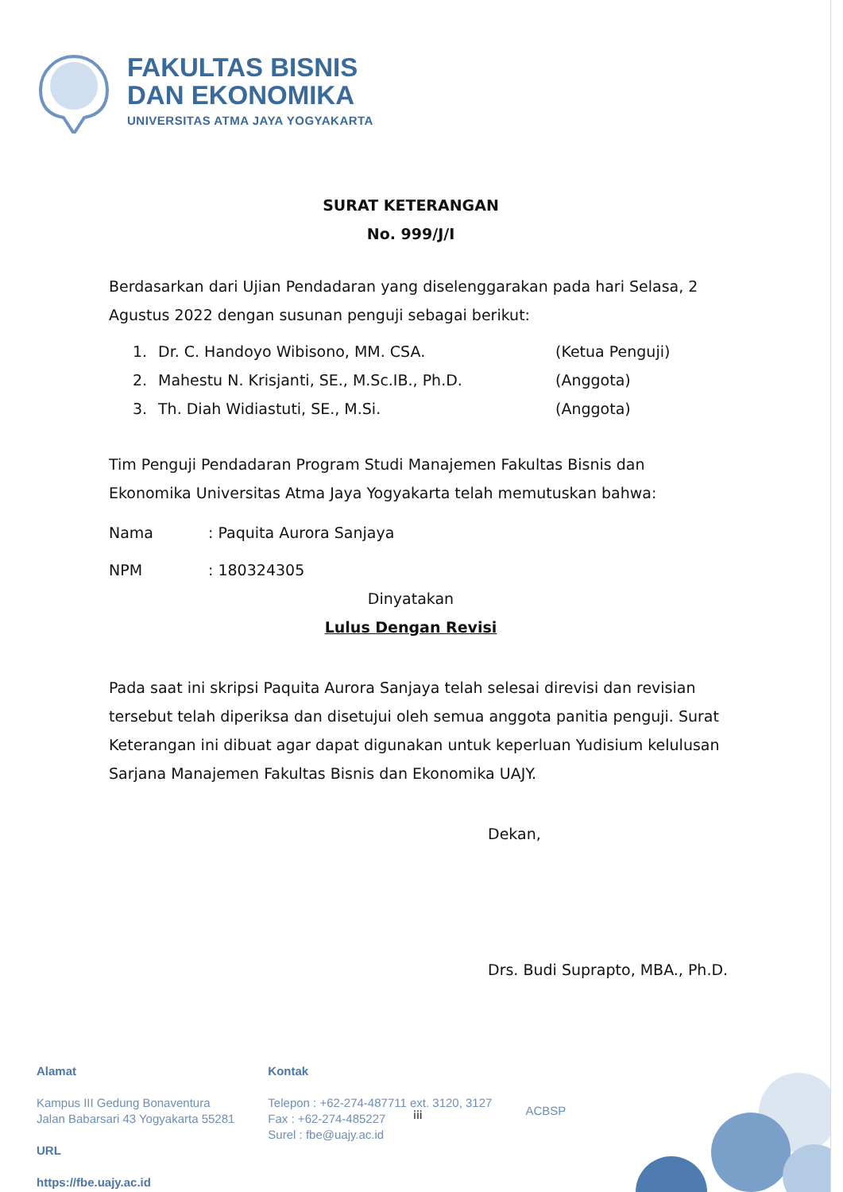FAKULTAS BISNIS
DAN EKONOMIKA
UNIVERSITAS ATMA JAYA YOGYAKARTA
SURAT KETERANGAN
No. 999/J/I
Berdasarkan dari Ujian Pendadaran yang diselenggarakan pada hari Selasa, 2 Agustus 2022 dengan susunan penguji sebagai berikut:
| 1. | Dr. C. Handoyo Wibisono, MM. CSA. | (Ketua Penguji) |
| 2. | Mahestu N. Krisjanti, SE., M.Sc.IB., Ph.D. | (Anggota) |
| 3. | Th. Diah Widiastuti, SE., M.Si. | (Anggota) |
Tim Penguji Pendadaran Program Studi Manajemen Fakultas Bisnis dan Ekonomika Universitas Atma Jaya Yogyakarta telah memutuskan bahwa:
| Nama | : Paquita Aurora Sanjaya |
| NPM | : 180324305 |
Dinyatakan
Lulus Dengan Revisi
Pada saat ini skripsi Paquita Aurora Sanjaya telah selesai direvisi dan revisian tersebut telah diperiksa dan disetujui oleh semua anggota panitia penguji. Surat Keterangan ini dibuat agar dapat digunakan untuk keperluan Yudisium kelulusan Sarjana Manajemen Fakultas Bisnis dan Ekonomika UAJY.
Dekan,
Drs. Budi Suprapto, MBA., Ph.D.
Alamat
Kampus III Gedung Bonaventura
Jalan Babarsari 43 Yogyakarta 55281
URL
https://fbe.uajy.ac.id
Kontak
Telepon : +62-274-487711 ext. 3120, 3127
Fax : +62-274-485227
Surel : fbe@uajy.ac.id
ACBSP
iii